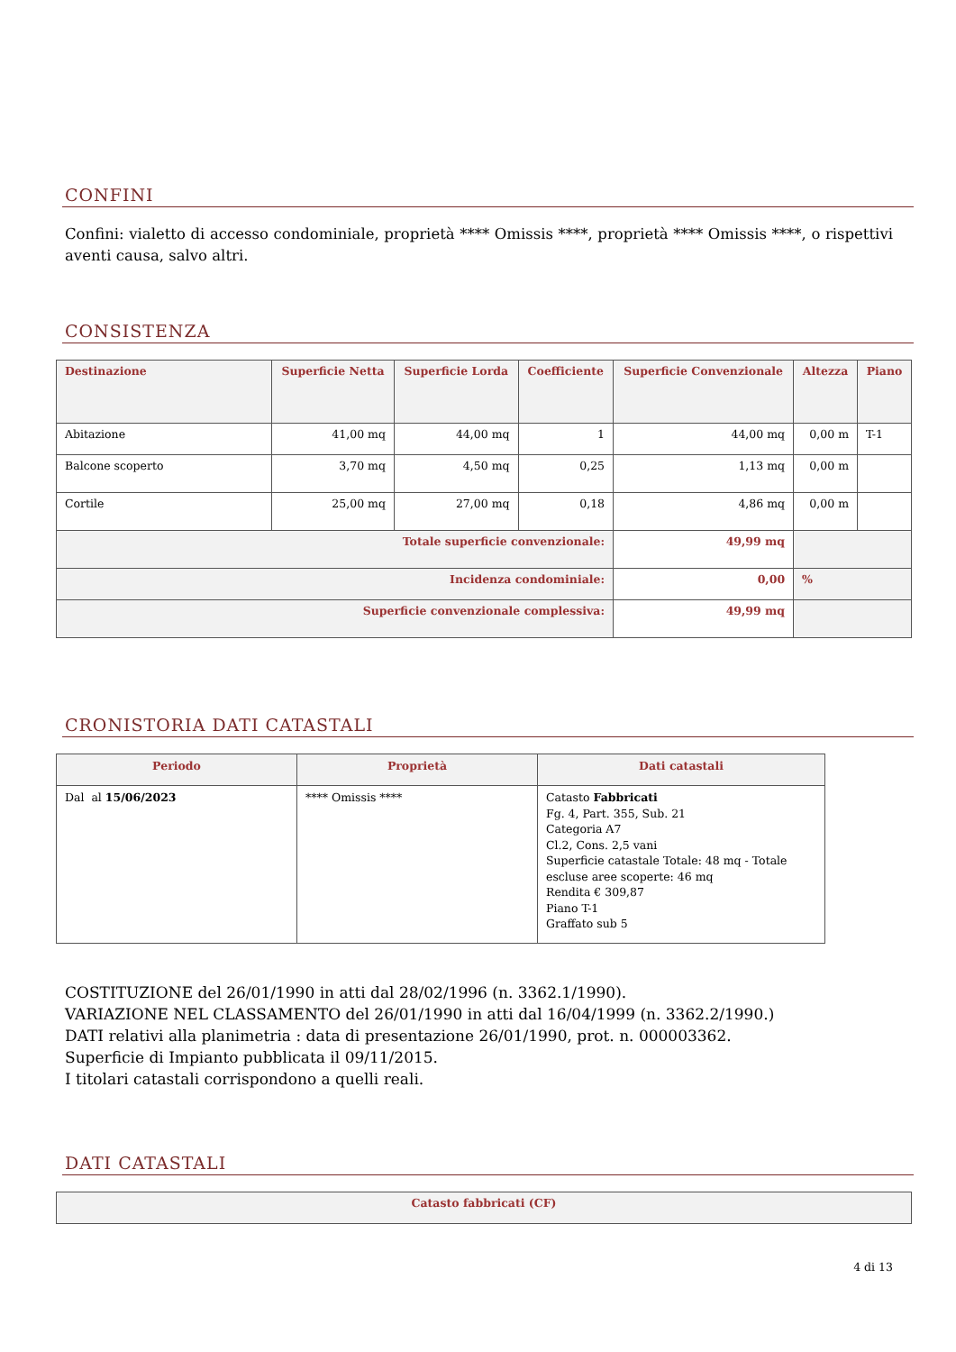CONFINI
Confini: vialetto di accesso condominiale, proprietà **** Omissis ****, proprietà **** Omissis ****, o rispettivi aventi causa, salvo altri.
CONSISTENZA
| Destinazione | Superficie Netta | Superficie Lorda | Coefficiente | Superficie Convenzionale | Altezza | Piano |
| --- | --- | --- | --- | --- | --- | --- |
| Abitazione | 41,00 mq | 44,00 mq | 1 | 44,00 mq | 0,00 m | T-1 |
| Balcone scoperto | 3,70 mq | 4,50 mq | 0,25 | 1,13 mq | 0,00 m | |
| Cortile | 25,00 mq | 27,00 mq | 0,18 | 4,86 mq | 0,00 m | |
| Totale superficie convenzionale: | | | | 49,99 mq | | |
| Incidenza condominiale: | | | | 0,00 | % | |
| Superficie convenzionale complessiva: | | | | 49,99 mq | | |
CRONISTORIA DATI CATASTALI
| Periodo | Proprietà | Dati catastali |
| --- | --- | --- |
| Dal al 15/06/2023 | **** Omissis **** | Catasto Fabbricati Fg. 4, Part. 355, Sub. 21 Categoria A7 Cl.2, Cons. 2,5 vani Superficie catastale Totale: 48 mq - Totale escluse aree scoperte: 46 mq Rendita € 309,87 Piano T-1 Graffato sub 5 |
COSTITUZIONE del 26/01/1990 in atti dal 28/02/1996 (n. 3362.1/1990).
VARIAZIONE NEL CLASSAMENTO del 26/01/1990 in atti dal 16/04/1999 (n. 3362.2/1990.)
DATI relativi alla planimetria : data di presentazione 26/01/1990, prot. n. 000003362.
Superficie di Impianto pubblicata il 09/11/2015.
I titolari catastali corrispondono a quelli reali.
DATI CATASTALI
| Catasto fabbricati (CF) |
| --- |
4 di 13